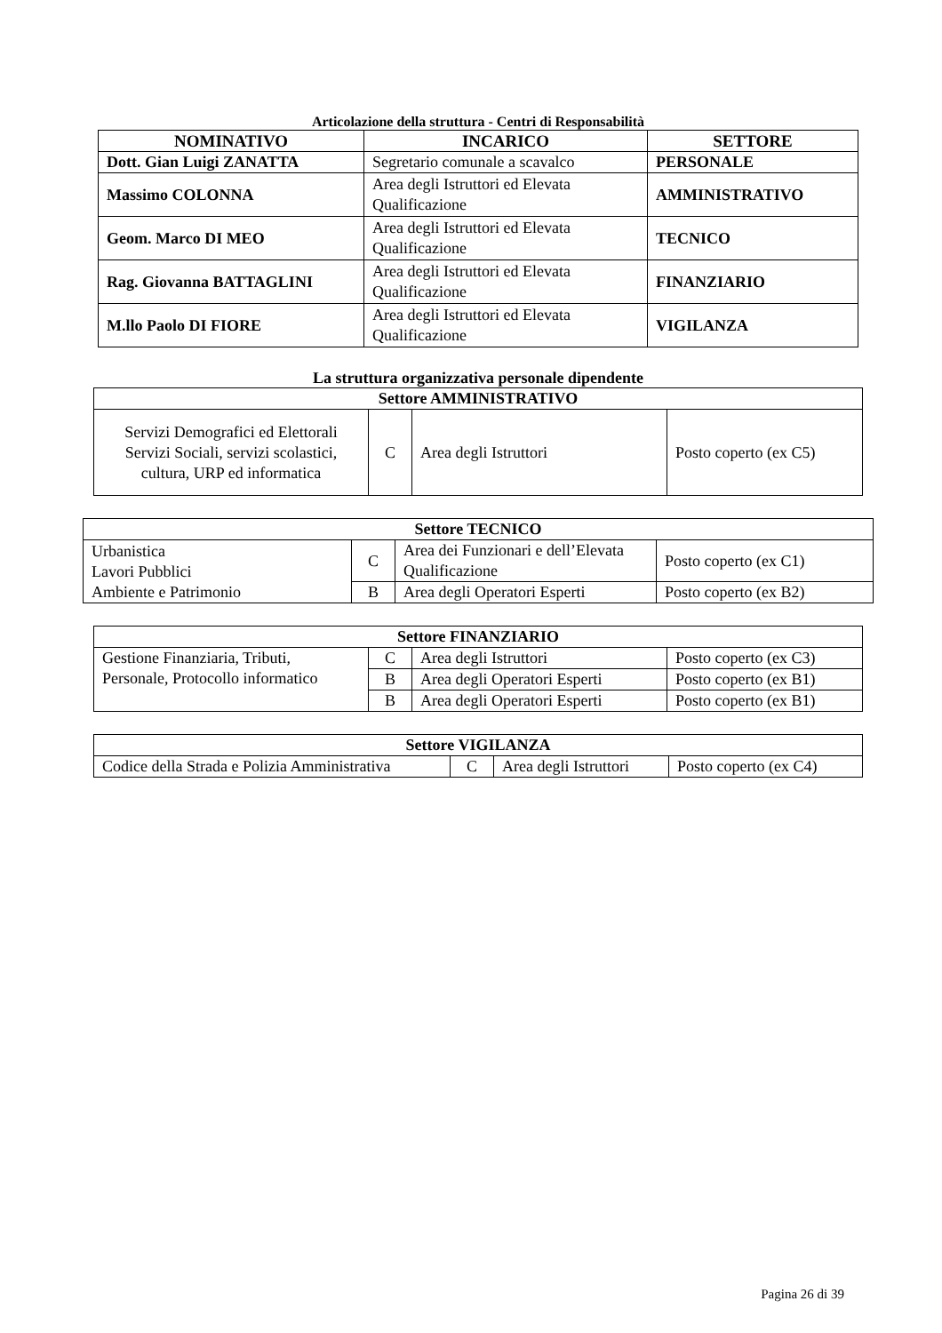Articolazione della struttura - Centri di Responsabilità
| NOMINATIVO | INCARICO | SETTORE |
| --- | --- | --- |
| Dott. Gian Luigi ZANATTA | Segretario comunale a scavalco | PERSONALE |
| Massimo COLONNA | Area degli Istruttori ed Elevata Qualificazione | AMMINISTRATIVO |
| Geom. Marco DI MEO | Area degli Istruttori ed Elevata Qualificazione | TECNICO |
| Rag. Giovanna BATTAGLINI | Area degli Istruttori ed Elevata Qualificazione | FINANZIARIO |
| M.llo Paolo DI FIORE | Area degli Istruttori ed Elevata Qualificazione | VIGILANZA |
La struttura organizzativa personale dipendente
| Settore AMMINISTRATIVO | | | |
| --- | --- | --- | --- |
| Servizi Demografici ed Elettorali Servizi Sociali, servizi scolastici, cultura, URP ed informatica | C | Area degli Istruttori | Posto coperto (ex C5) |
| Settore TECNICO | | | |
| --- | --- | --- | --- |
| Urbanistica Lavori Pubblici Ambiente e Patrimonio | C | Area dei Funzionari e dell’Elevata Qualificazione | Posto coperto (ex C1) |
| | B | Area degli Operatori Esperti | Posto coperto (ex B2) |
| Settore FINANZIARIO | | | |
| --- | --- | --- | --- |
| Gestione Finanziaria, Tributi, Personale, Protocollo informatico | C | Area degli Istruttori | Posto coperto (ex C3) |
| | B | Area degli Operatori Esperti | Posto coperto (ex B1) |
| | B | Area degli Operatori Esperti | Posto coperto (ex B1) |
| Settore VIGILANZA | | | |
| --- | --- | --- | --- |
| Codice della Strada e Polizia Amministrativa | C | Area degli Istruttori | Posto coperto (ex C4) |
Pagina 26 di 39